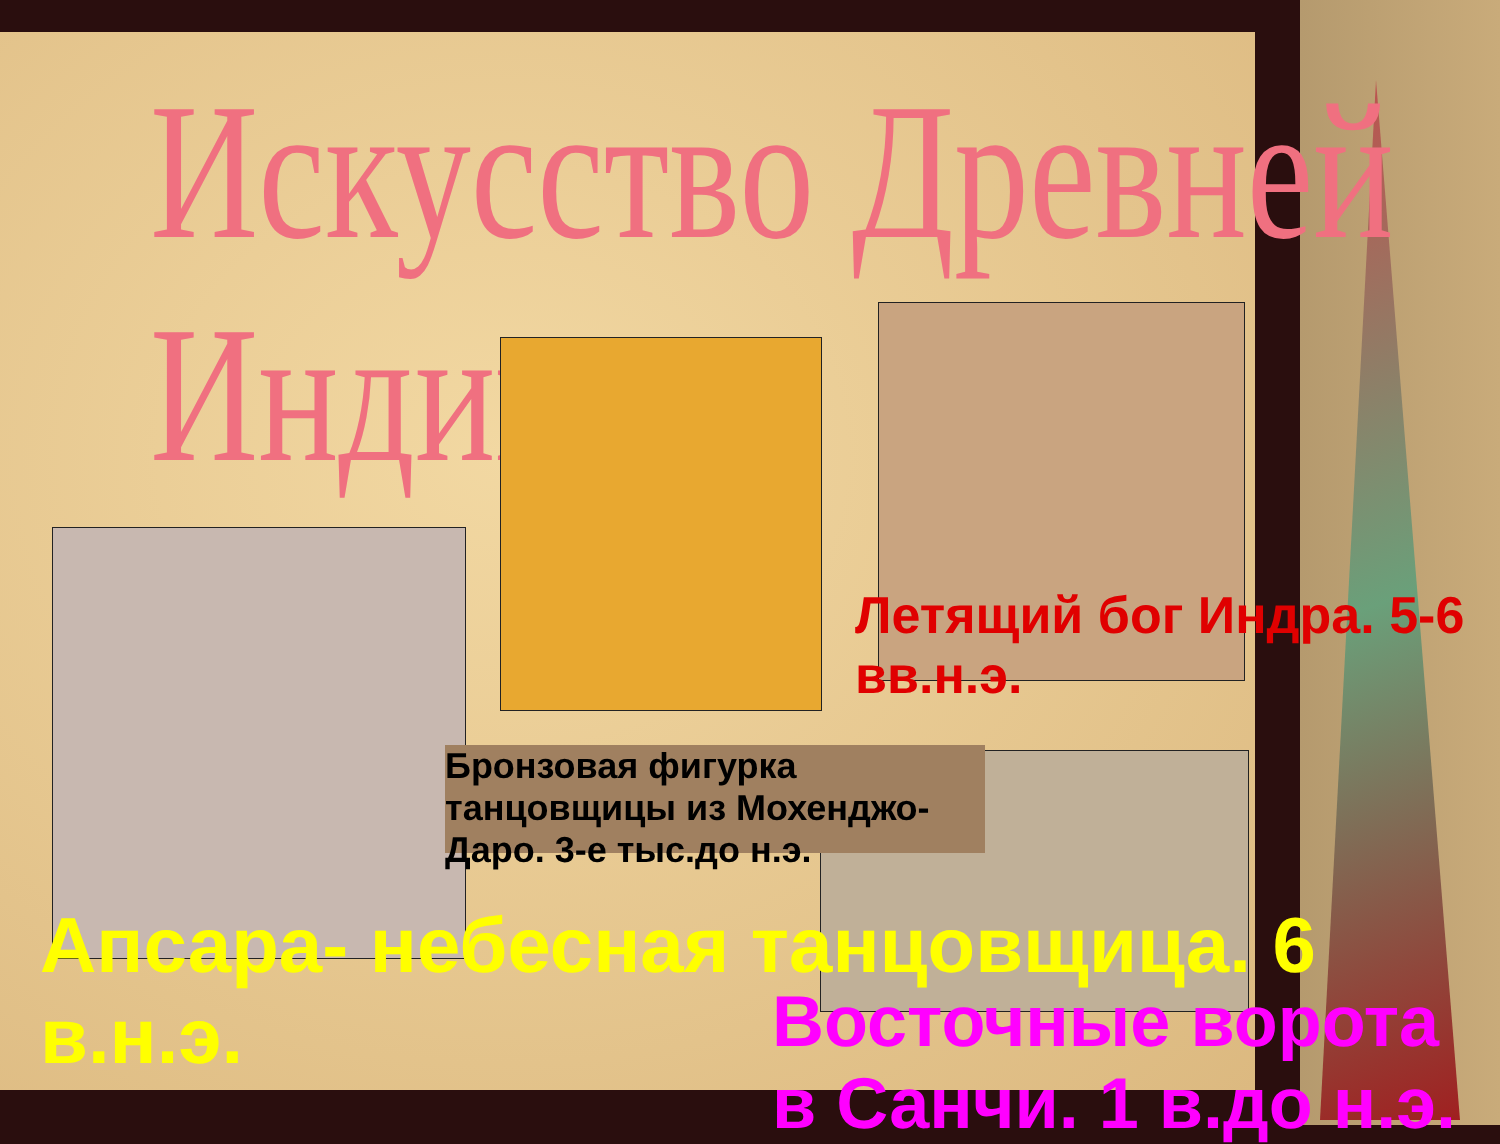Искусство Древней Индии
Летящий бог Индра. 5-6 вв.н.э.
Бронзовая фигурка танцовщицы из Мохенджо-Даро. 3-е тыс.до н.э.
Апсара- небесная танцовщица. 6 в.н.э.
Восточные ворота в Санчи. 1 в.до н.э.